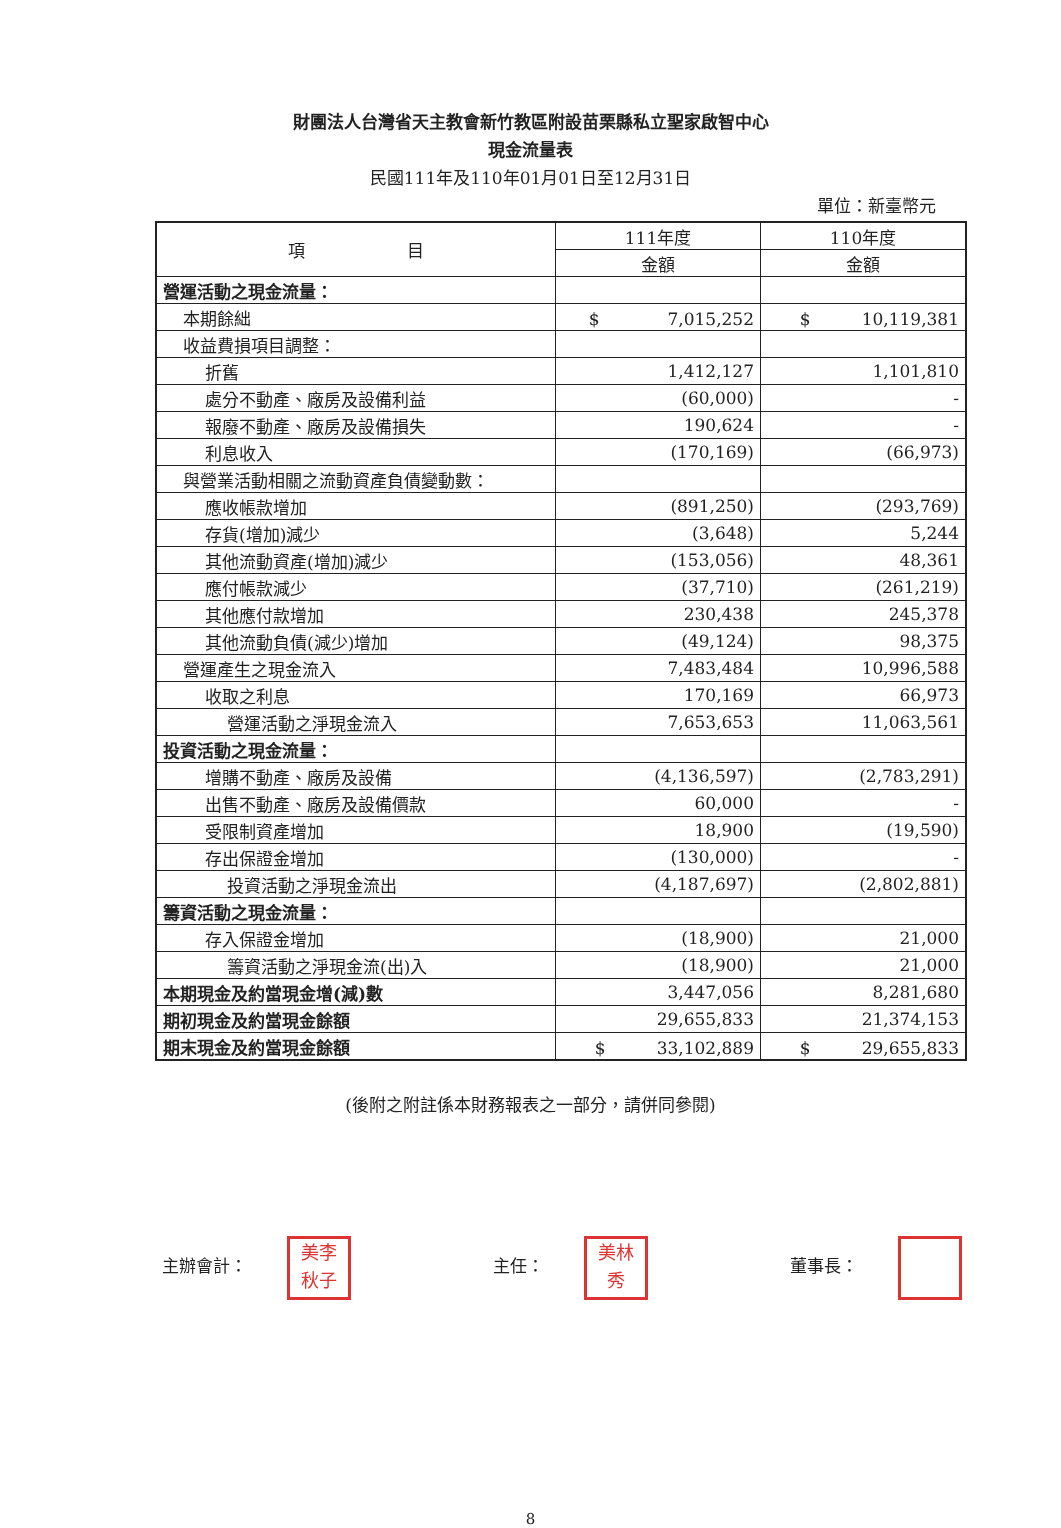財團法人台灣省天主教會新竹教區附設苗栗縣私立聖家啟智中心
現金流量表
民國111年及110年01月01日至12月31日
單位：新臺幣元
| 項 目 | 111年度 | 110年度 |
| --- | --- | --- |
| | 金額 | 金額 |
| 營運活動之現金流量： | | |
| 本期餘絀 | $ 7,015,252 | $ 10,119,381 |
| 收益費損項目調整： | | |
| 折舊 | 1,412,127 | 1,101,810 |
| 處分不動產、廠房及設備利益 | (60,000) | - |
| 報廢不動產、廠房及設備損失 | 190,624 | - |
| 利息收入 | (170,169) | (66,973) |
| 與營業活動相關之流動資產負債變動數： | | |
| 應收帳款增加 | (891,250) | (293,769) |
| 存貨(增加)減少 | (3,648) | 5,244 |
| 其他流動資產(增加)減少 | (153,056) | 48,361 |
| 應付帳款減少 | (37,710) | (261,219) |
| 其他應付款增加 | 230,438 | 245,378 |
| 其他流動負債(減少)增加 | (49,124) | 98,375 |
| 營運產生之現金流入 | 7,483,484 | 10,996,588 |
| 收取之利息 | 170,169 | 66,973 |
| 營運活動之淨現金流入 | 7,653,653 | 11,063,561 |
| 投資活動之現金流量： | | |
| 增購不動產、廠房及設備 | (4,136,597) | (2,783,291) |
| 出售不動產、廠房及設備價款 | 60,000 | - |
| 受限制資產增加 | 18,900 | (19,590) |
| 存出保證金增加 | (130,000) | - |
| 投資活動之淨現金流出 | (4,187,697) | (2,802,881) |
| 籌資活動之現金流量： | | |
| 存入保證金增加 | (18,900) | 21,000 |
| 籌資活動之淨現金流(出)入 | (18,900) | 21,000 |
| 本期現金及約當現金增(減)數 | 3,447,056 | 8,281,680 |
| 期初現金及約當現金餘額 | 29,655,833 | 21,374,153 |
| 期末現金及約當現金餘額 | $ 33,102,889 | $ 29,655,833 |
(後附之附註係本財務報表之一部分，請併同參閱)
主辦會計： 美李
秋子
主任： 美林
秀
董事長：
8